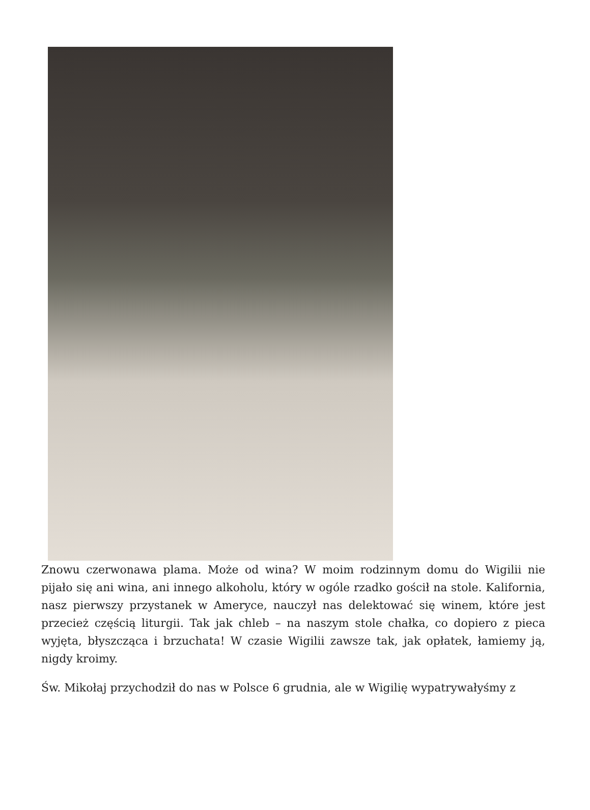Znowu czerwonawa plama. Może od wina? W moim rodzinnym domu do Wigilii nie pijało się ani wina, ani innego alkoholu, który w ogóle rzadko gościł na stole. Kalifornia, nasz pierwszy przystanek w Ameryce, nauczył nas delektować się winem, które jest przecież częścią liturgii. Tak jak chleb – na naszym stole chałka, co dopiero z pieca wyjęta, błyszcząca i brzuchata! W czasie Wigilii zawsze tak, jak opłatek, łamiemy ją, nigdy kroimy.
Św. Mikołaj przychodził do nas w Polsce 6 grudnia, ale w Wigilię wypatrywałyśmy z